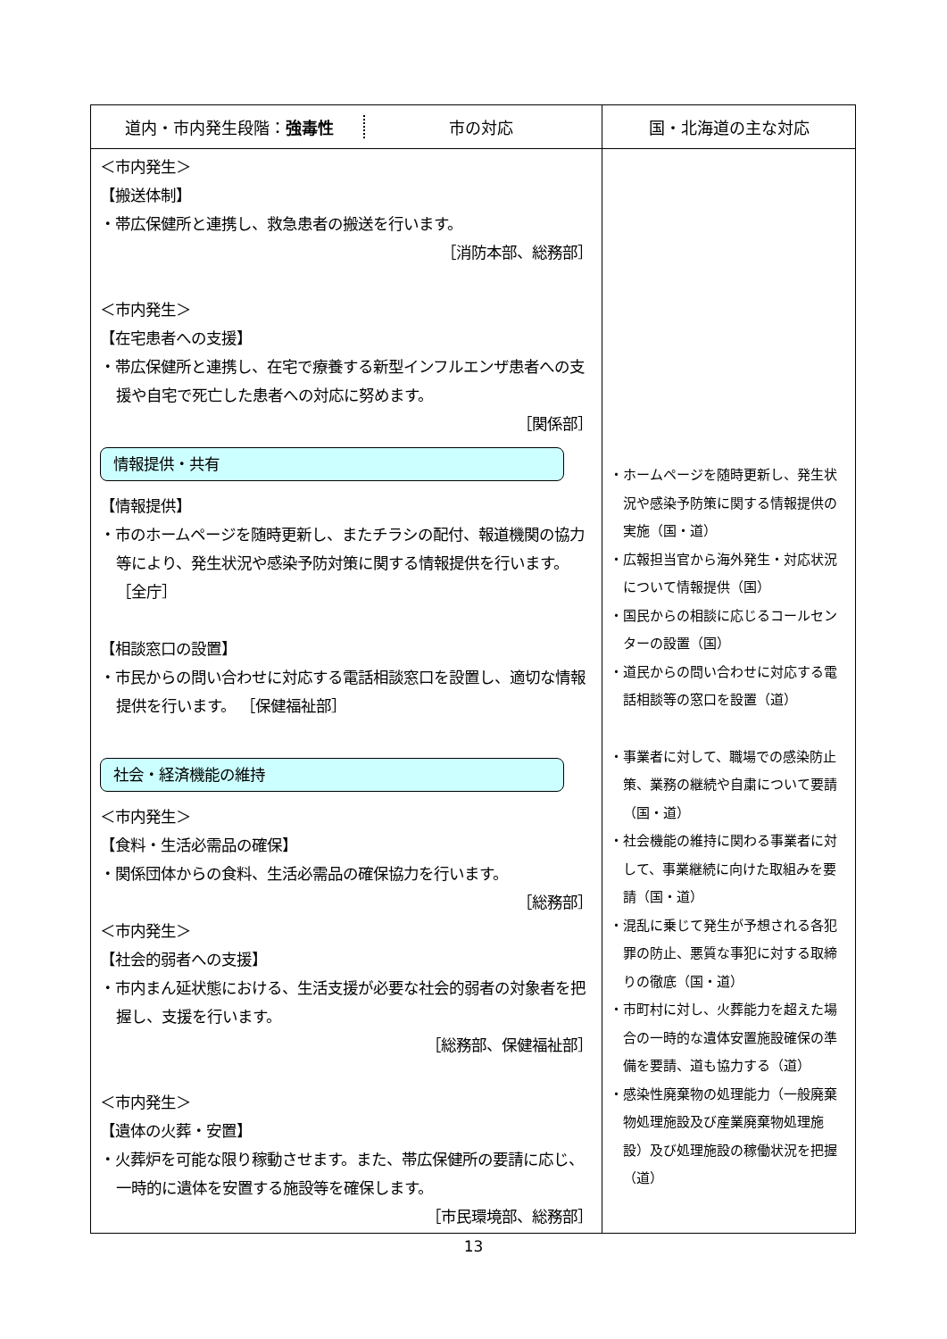| 道内・市内発生段階： 強毒性 市の対応 | 国・北海道の主な対応 |
| --- | --- |
| ＜市内発生＞ 【搬送体制】 ・帯広保健所と連携し、救急患者の搬送を行います。 ［消防本部、総務部］ ＜市内発生＞ 【在宅患者への支援】 ・帯広保健所と連携し、在宅で療養する新型インフルエンザ患者への支援や自宅で死亡した患者への対応に努めます。 ［関係部］ 情報提供・共有 【情報提供】 ・市のホームページを随時更新し、またチラシの配付、報道機関の協力等により、発生状況や感染予防対策に関する情報提供を行います。 ［全庁］ 【相談窓口の設置】 ・市民からの問い合わせに対応する電話相談窓口を設置し、適切な情報提供を行います。 ［保健福祉部］ 社会・経済機能の維持 ＜市内発生＞ 【食料・生活必需品の確保】 ・関係団体からの食料、生活必需品の確保協力を行います。 ［総務部］ ＜市内発生＞ 【社会的弱者への支援】 ・市内まん延状態における、生活支援が必要な社会的弱者の対象者を把握し、支援を行います。 ［総務部、保健福祉部］ ＜市内発生＞ 【遺体の火葬・安置】 ・火葬炉を可能な限り稼動させます。また、帯広保健所の要請に応じ、一時的に遺体を安置する施設等を確保します。 ［市民環境部、総務部］ | ・ホームページを随時更新し、発生状況や感染予防策に関する情報提供の実施（国・道） ・広報担当官から海外発生・対応状況について情報提供（国） ・国民からの相談に応じるコールセンターの設置（国） ・道民からの問い合わせに対応する電話相談等の窓口を設置（道） ・事業者に対して、職場での感染防止策、業務の継続や自粛について要請（国・道） ・社会機能の維持に関わる事業者に対して、事業継続に向けた取組みを要請（国・道） ・混乱に乗じて発生が予想される各犯罪の防止、悪質な事犯に対する取締りの徹底（国・道） ・市町村に対し、火葬能力を超えた場合の一時的な遺体安置施設確保の準備を要請、道も協力する（道） ・感染性廃棄物の処理能力（一般廃棄物処理施設及び産業廃棄物処理施設）及び処理施設の稼働状況を把握（道） |
13